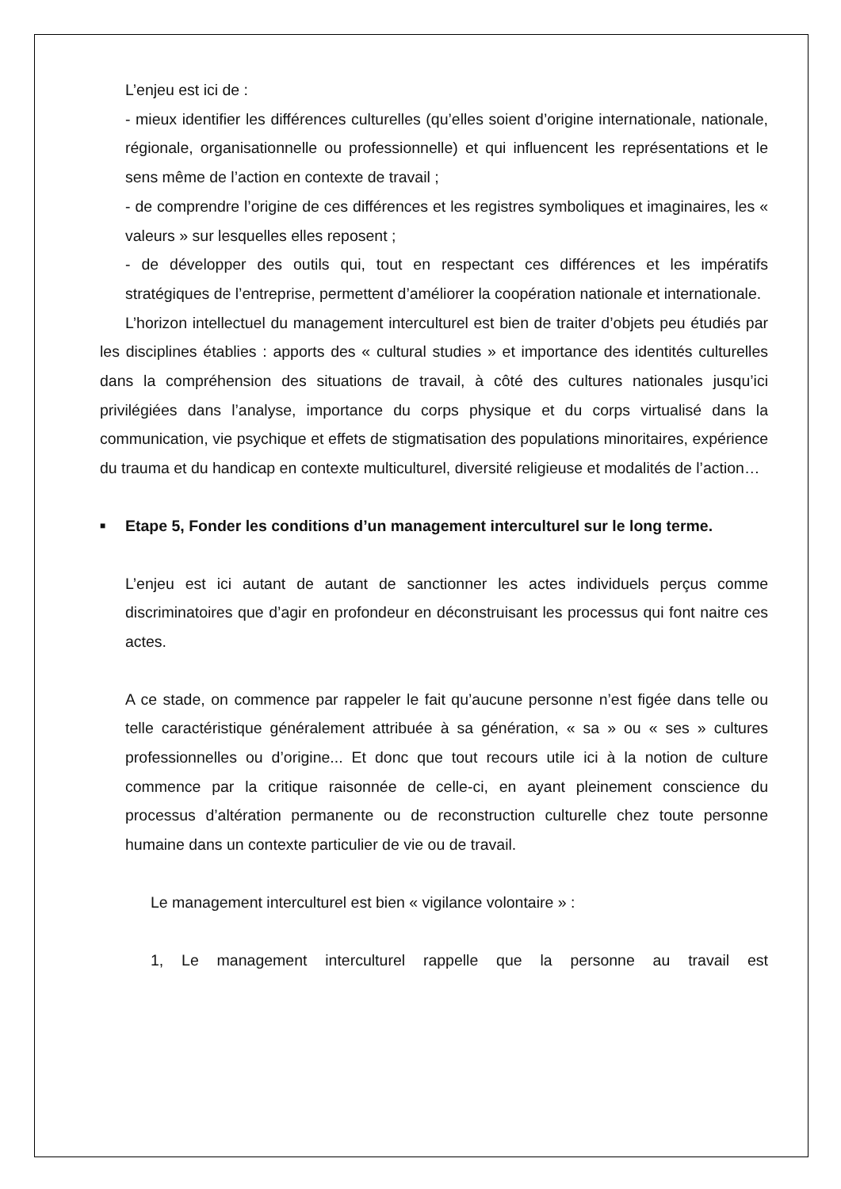L’enjeu est ici de :
- mieux identifier les différences culturelles (qu’elles soient d’origine internationale, nationale, régionale, organisationnelle ou professionnelle) et qui influencent les représentations et le sens même de l’action en contexte de travail ;
- de comprendre l’origine de ces différences et les registres symboliques et imaginaires, les « valeurs » sur lesquelles elles reposent ;
- de développer des outils qui, tout en respectant ces différences et les impératifs stratégiques de l’entreprise, permettent d’améliorer la coopération nationale et internationale.
L’horizon intellectuel du management interculturel est bien de traiter d’objets peu étudiés par les disciplines établies : apports des « cultural studies » et importance des identités culturelles dans la compréhension des situations de travail, à côté des cultures nationales jusqu’ici privilégiées dans l’analyse, importance du corps physique et du corps virtualisé dans la communication, vie psychique et effets de stigmatisation des populations minoritaires, expérience du trauma et du handicap en contexte multiculturel, diversité religieuse et modalités de l’action…
■ Etape 5, Fonder les conditions d’un management interculturel sur le long terme.
L’enjeu est ici autant de autant de sanctionner les actes individuels perçus comme discriminatoires que d’agir en profondeur en déconstruisant les processus qui font naitre ces actes.
A ce stade, on commence par rappeler le fait qu’aucune personne n’est figée dans telle ou telle caractéristique généralement attribuée à sa génération, « sa » ou « ses » cultures professionnelles ou d’origine... Et donc que tout recours utile ici à la notion de culture commence par la critique raisonnée de celle-ci, en ayant pleinement conscience du processus d’altération permanente ou de reconstruction culturelle chez toute personne humaine dans un contexte particulier de vie ou de travail.
Le management interculturel est bien « vigilance volontaire » :
1, Le management interculturel rappelle que la personne au travail est